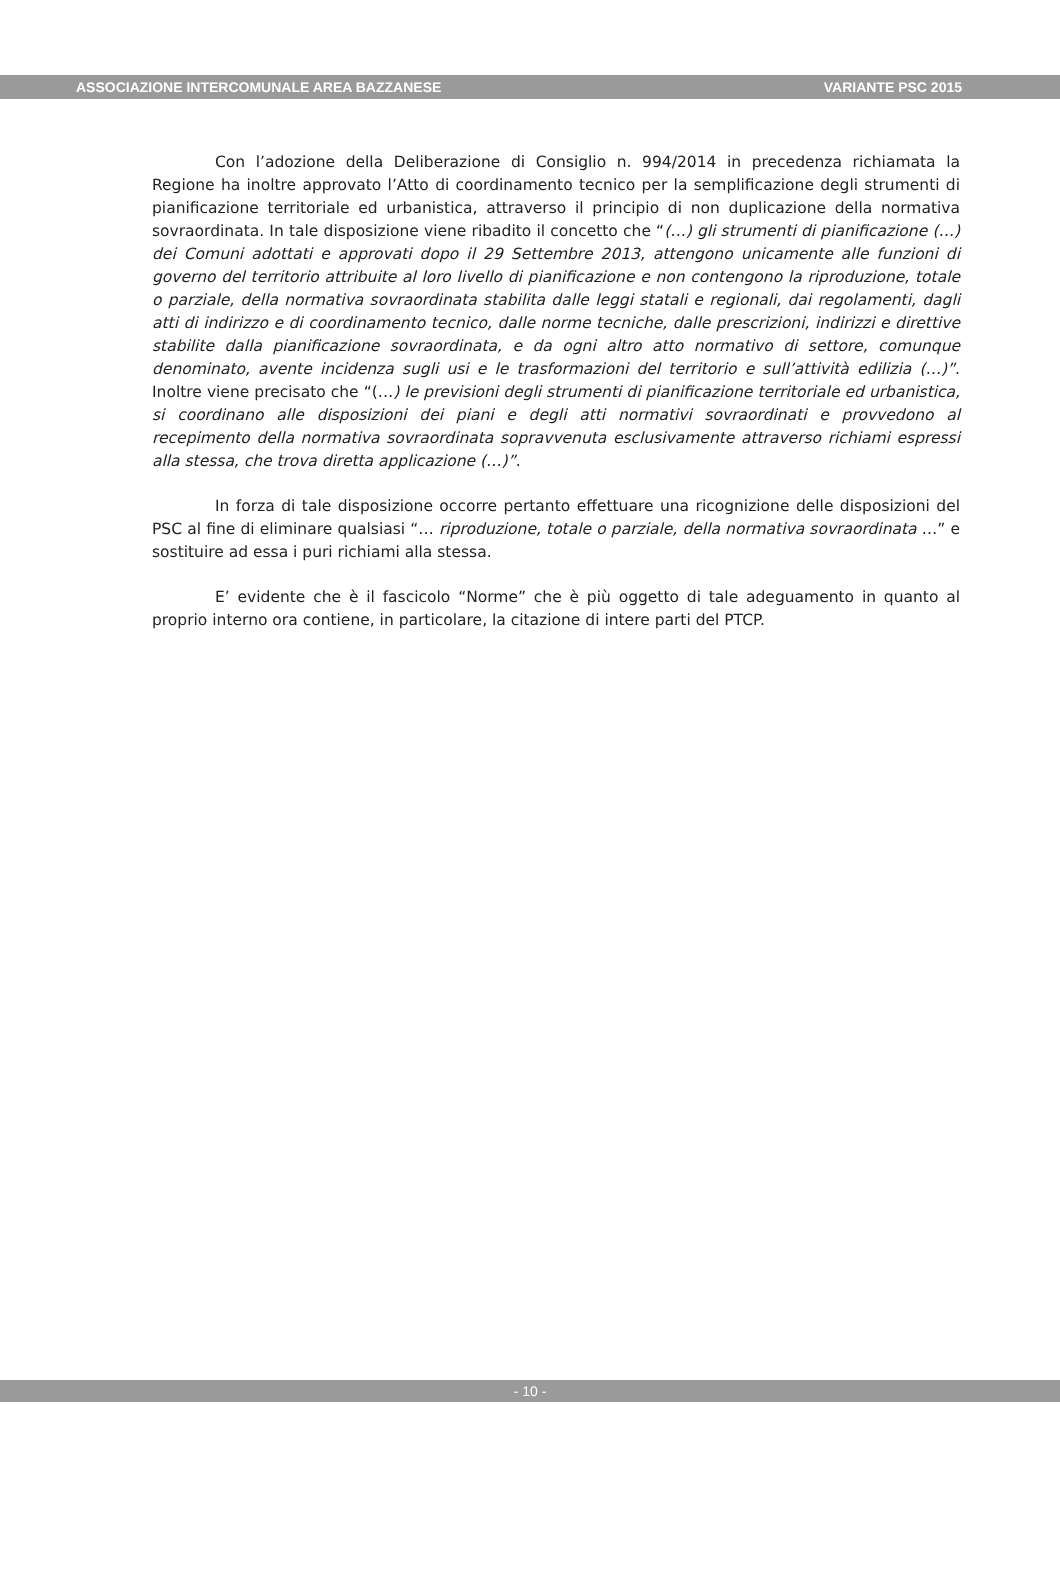ASSOCIAZIONE INTERCOMUNALE AREA BAZZANESE VARIANTE PSC 2015
Con l’adozione della Deliberazione di Consiglio n. 994/2014 in precedenza richiamata la Regione ha inoltre approvato l’Atto di coordinamento tecnico per la semplificazione degli strumenti di pianificazione territoriale ed urbanistica, attraverso il principio di non duplicazione della normativa sovraordinata. In tale disposizione viene ribadito il concetto che “(…) gli strumenti di pianificazione (…) dei Comuni adottati e approvati dopo il 29 Settembre 2013, attengono unicamente alle funzioni di governo del territorio attribuite al loro livello di pianificazione e non contengono la riproduzione, totale o parziale, della normativa sovraordinata stabilita dalle leggi statali e regionali, dai regolamenti, dagli atti di indirizzo e di coordinamento tecnico, dalle norme tecniche, dalle prescrizioni, indirizzi e direttive stabilite dalla pianificazione sovraordinata, e da ogni altro atto normativo di settore, comunque denominato, avente incidenza sugli usi e le trasformazioni del territorio e sull’attività edilizia (…)”. Inoltre viene precisato che “(…) le previsioni degli strumenti di pianificazione territoriale ed urbanistica, si coordinano alle disposizioni dei piani e degli atti normativi sovraordinati e provvedono al recepimento della normativa sovraordinata sopravvenuta esclusivamente attraverso richiami espressi alla stessa, che trova diretta applicazione (…)”.
In forza di tale disposizione occorre pertanto effettuare una ricognizione delle disposizioni del PSC al fine di eliminare qualsiasi “… riproduzione, totale o parziale, della normativa sovraordinata …” e sostituire ad essa i puri richiami alla stessa.
E’ evidente che è il fascicolo “Norme” che è più oggetto di tale adeguamento in quanto al proprio interno ora contiene, in particolare, la citazione di intere parti del PTCP.
- 10 -